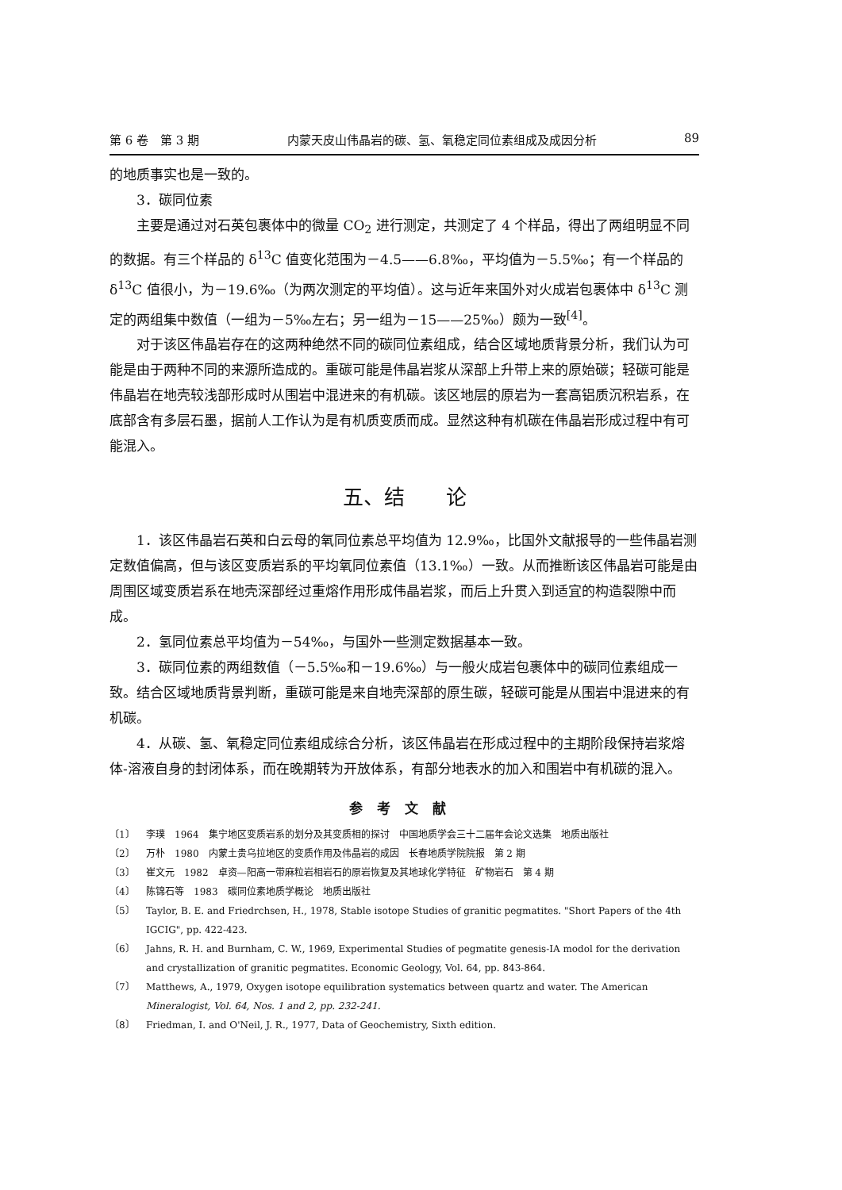第 6 卷　第 3 期 内蒙天皮山伟晶岩的碳、氢、氧稳定同位素组成及成因分析 89
的地质事实也是一致的。
3．碳同位素
主要是通过对石英包裹体中的微量 CO<sub>2</sub> 进行测定，共测定了 4 个样品，得出了两组明显不同的数据。有三个样品的 δ<sup>13</sup>C 值变化范围为－4.5——6.8‰，平均值为－5.5‰；有一个样品的 δ<sup>13</sup>C 值很小，为－19.6‰（为两次测定的平均值）。这与近年来国外对火成岩包裹体中 δ<sup>13</sup>C 测定的两组集中数值（一组为－5‰左右；另一组为－15——25‰）颇为一致<sup>[4]</sup>。
对于该区伟晶岩存在的这两种绝然不同的碳同位素组成，结合区域地质背景分析，我们认为可能是由于两种不同的来源所造成的。重碳可能是伟晶岩浆从深部上升带上来的原始碳；轻碳可能是伟晶岩在地壳较浅部形成时从围岩中混进来的有机碳。该区地层的原岩为一套高铝质沉积岩系，在底部含有多层石墨，据前人工作认为是有机质变质而成。显然这种有机碳在伟晶岩形成过程中有可能混入。
五、结　　论
1．该区伟晶岩石英和白云母的氧同位素总平均值为 12.9‰，比国外文献报导的一些伟晶岩测定数值偏高，但与该区变质岩系的平均氧同位素值（13.1‰）一致。从而推断该区伟晶岩可能是由周围区域变质岩系在地壳深部经过重熔作用形成伟晶岩浆，而后上升贯入到适宜的构造裂隙中而成。
2．氢同位素总平均值为－54‰，与国外一些测定数据基本一致。
3．碳同位素的两组数值（－5.5‰和－19.6‰）与一般火成岩包裹体中的碳同位素组成一致。结合区域地质背景判断，重碳可能是来自地壳深部的原生碳，轻碳可能是从围岩中混进来的有机碳。
4．从碳、氢、氧稳定同位素组成综合分析，该区伟晶岩在形成过程中的主期阶段保持岩浆熔体-溶液自身的封闭体系，而在晚期转为开放体系，有部分地表水的加入和围岩中有机碳的混入。
参考文献
〔1〕 李璞　1964　集宁地区变质岩系的划分及其变质相的探讨　中国地质学会三十二届年会论文选集　地质出版社
〔2〕 万朴　1980　内蒙土贵乌拉地区的变质作用及伟晶岩的成因　长春地质学院院报　第 2 期
〔3〕 崔文元　1982　卓资—阳高一带麻粒岩相岩石的原岩恢复及其地球化学特征　矿物岩石　第 4 期
〔4〕 陈锦石等　1983　碳同位素地质学概论　地质出版社
〔5〕 Taylor, B. E. and Friedrchsen, H., 1978, Stable isotope Studies of granitic pegmatites. "Short Papers of the 4th IGCIG", pp. 422-423.
〔6〕 Jahns, R. H. and Burnham, C. W., 1969, Experimental Studies of pegmatite genesis-IA modol for the derivation and crystallization of granitic pegmatites. Economic Geology, Vol. 64, pp. 843-864.
〔7〕 Matthews, A., 1979, Oxygen isotope equilibration systematics between quartz and water. The American Mineralogist, Vol. 64, Nos. 1 and 2, pp. 232-241.
〔8〕 Friedman, I. and O'Neil, J. R., 1977, Data of Geochemistry, Sixth edition.